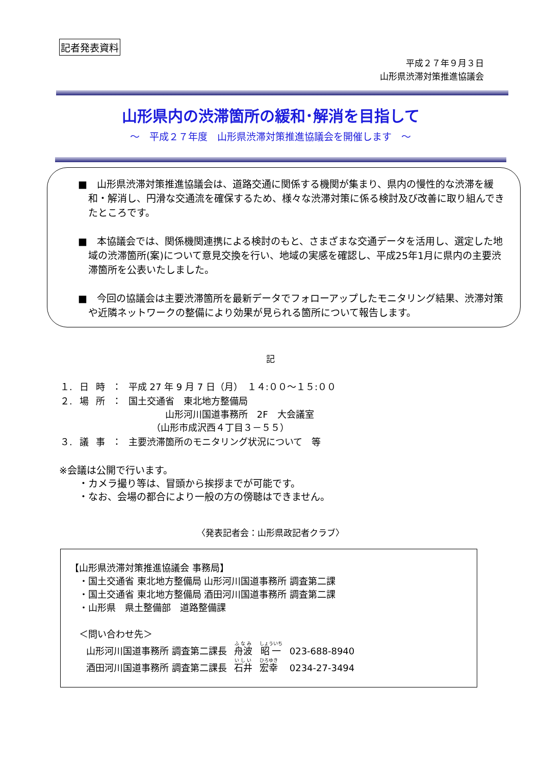記者発表資料
平成２７年９月３日
山形県渋滞対策推進協議会
山形県内の渋滞箇所の緩和･解消を目指して
～　平成２７年度　山形県渋滞対策推進協議会を開催します　～
■　山形県渋滞対策推進協議会は、道路交通に関係する機関が集まり、県内の慢性的な渋滞を緩和・解消し、円滑な交通流を確保するため、様々な渋滞対策に係る検討及び改善に取り組んできたところです。
■　本協議会では、関係機関連携による検討のもと、さまざまな交通データを活用し、選定した地域の渋滞箇所(案)について意見交換を行い、地域の実感を確認し、平成25年1月に県内の主要渋滞箇所を公表いたしました。
■　今回の協議会は主要渋滞箇所を最新データでフォローアップしたモニタリング結果、渋滞対策や近隣ネットワークの整備により効果が見られる箇所について報告します。
記
| １. | 日 | 時 | ： | 平成 27 年 9 月 7 日（月） １４:００～１５:００ |
| ２. | 場 | 所 | ： | 国土交通省 東北地方整備局 山形河川国道事務所 2F 大会議室 （山形市成沢西４丁目３－５５） |
| ３. | 議 | 事 | ： | 主要渋滞箇所のモニタリング状況について 等 |
※会議は公開で行います。
　　・カメラ撮り等は、冒頭から挨拶までが可能です。
　　・なお、会場の都合により一般の方の傍聴はできません。
〈発表記者会：山形県政記者クラブ〉
【山形県渋滞対策推進協議会 事務局】
　・国土交通省 東北地方整備局 山形河川国道事務所 調査第二課
　・国土交通省 東北地方整備局 酒田河川国道事務所 調査第二課
　・山形県　県土整備部　道路整備課
　＜問い合わせ先＞
| 山形河川国道事務所 調査第二課長 | 舟波 | 昭一 | 023-688-8940 |
| 酒田河川国道事務所 調査第二課長 | 石井 | 宏幸 | 0234-27-3494 |